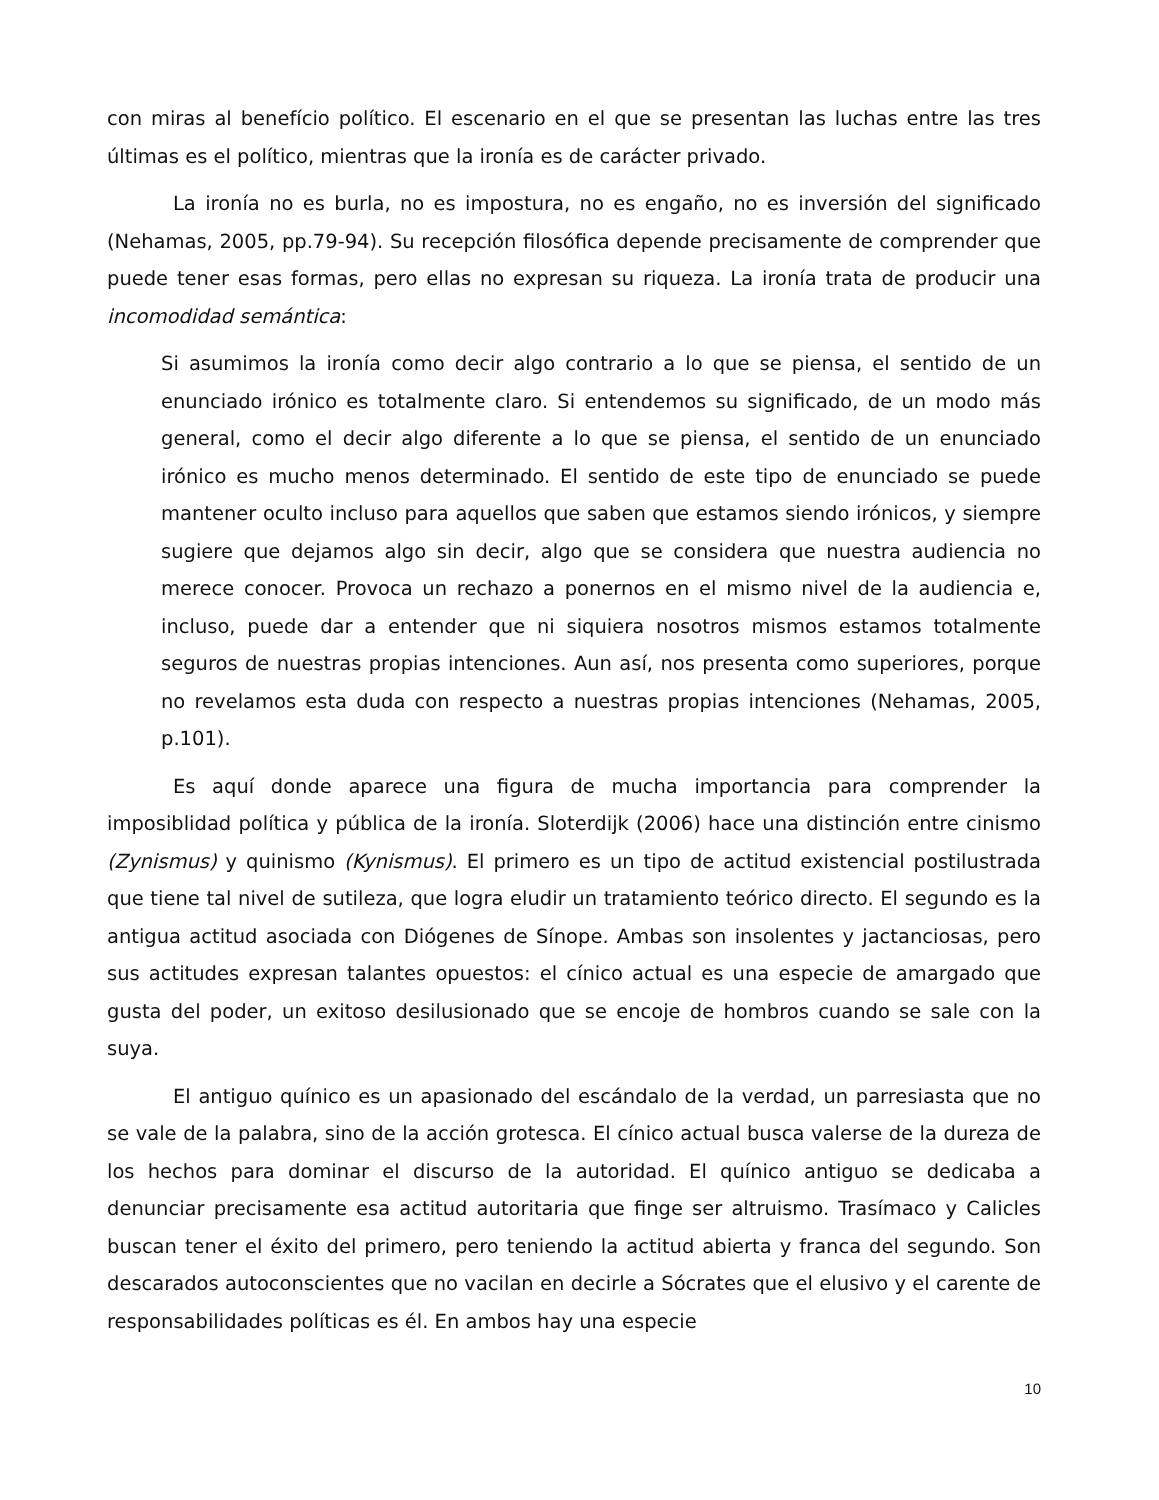con miras al benefício político. El escenario en el que se presentan las luchas entre las tres últimas es el político, mientras que la ironía es de carácter privado.
La ironía no es burla, no es impostura, no es engaño, no es inversión del significado (Nehamas, 2005, pp.79-94). Su recepción filosófica depende precisamente de comprender que puede tener esas formas, pero ellas no expresan su riqueza. La ironía trata de producir una incomodidad semántica:
Si asumimos la ironía como decir algo contrario a lo que se piensa, el sentido de un enunciado irónico es totalmente claro. Si entendemos su significado, de un modo más general, como el decir algo diferente a lo que se piensa, el sentido de un enunciado irónico es mucho menos determinado. El sentido de este tipo de enunciado se puede mantener oculto incluso para aquellos que saben que estamos siendo irónicos, y siempre sugiere que dejamos algo sin decir, algo que se considera que nuestra audiencia no merece conocer. Provoca un rechazo a ponernos en el mismo nivel de la audiencia e, incluso, puede dar a entender que ni siquiera nosotros mismos estamos totalmente seguros de nuestras propias intenciones. Aun así, nos presenta como superiores, porque no revelamos esta duda con respecto a nuestras propias intenciones (Nehamas, 2005, p.101).
Es aquí donde aparece una figura de mucha importancia para comprender la imposiblidad política y pública de la ironía. Sloterdijk (2006) hace una distinción entre cinismo (Zynismus) y quinismo (Kynismus). El primero es un tipo de actitud existencial postilustrada que tiene tal nivel de sutileza, que logra eludir un tratamiento teórico directo. El segundo es la antigua actitud asociada con Diógenes de Sínope. Ambas son insolentes y jactanciosas, pero sus actitudes expresan talantes opuestos: el cínico actual es una especie de amargado que gusta del poder, un exitoso desilusionado que se encoje de hombros cuando se sale con la suya.
El antiguo quínico es un apasionado del escándalo de la verdad, un parresiasta que no se vale de la palabra, sino de la acción grotesca. El cínico actual busca valerse de la dureza de los hechos para dominar el discurso de la autoridad. El quínico antiguo se dedicaba a denunciar precisamente esa actitud autoritaria que finge ser altruismo. Trasímaco y Calicles buscan tener el éxito del primero, pero teniendo la actitud abierta y franca del segundo. Son descarados autoconscientes que no vacilan en decirle a Sócrates que el elusivo y el carente de responsabilidades políticas es él. En ambos hay una especie
10